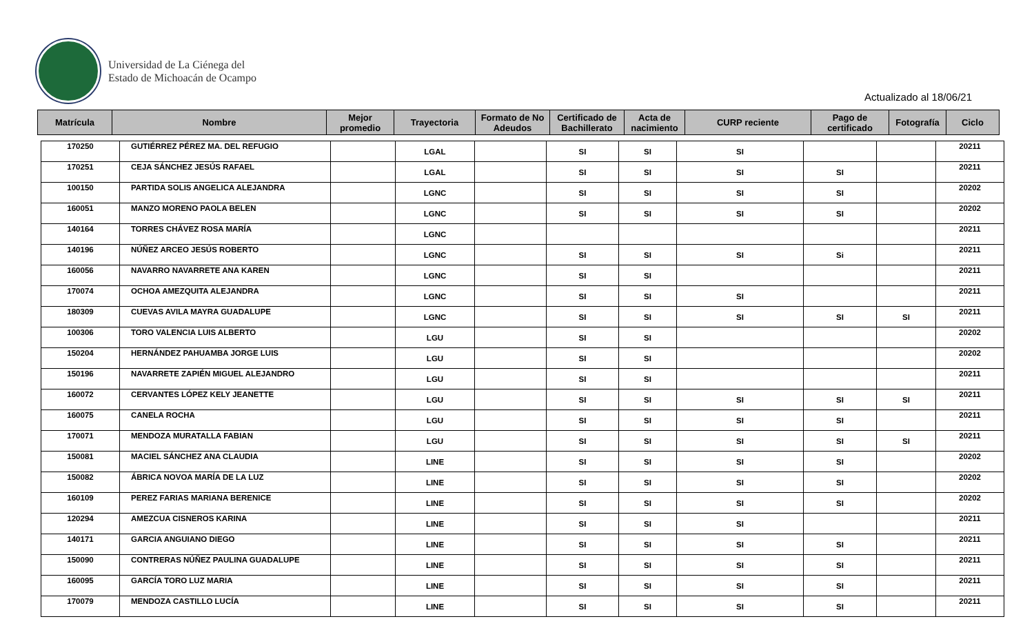Universidad de La Ciénega del
Estado de Michoacán de Ocampo
Actualizado al 18/06/21
| Matrícula | Nombre | Mejor promedio | Trayectoria | Formato de No Adeudos | Certificado de Bachillerato | Acta de nacimiento | CURP reciente | Pago de certificado | Fotografía | Ciclo |
| --- | --- | --- | --- | --- | --- | --- | --- | --- | --- | --- |
| 170250 | GUTIÉRREZ PÉREZ MA. DEL REFUGIO | | LGAL | | SI | SI | SI | | | 20211 |
| 170251 | CEJA SÁNCHEZ JESÚS RAFAEL | | LGAL | | SI | SI | SI | SI | | 20211 |
| 100150 | PARTIDA SOLIS ANGELICA ALEJANDRA | | LGNC | | SI | SI | SI | SI | | 20202 |
| 160051 | MANZO MORENO PAOLA BELEN | | LGNC | | SI | SI | SI | SI | | 20202 |
| 140164 | TORRES CHÁVEZ ROSA MARÍA | | LGNC | | | | | | | 20211 |
| 140196 | NÚÑEZ ARCEO JESÚS ROBERTO | | LGNC | | SI | SI | SI | Si | | 20211 |
| 160056 | NAVARRO NAVARRETE ANA KAREN | | LGNC | | SI | SI | | | | 20211 |
| 170074 | OCHOA AMEZQUITA ALEJANDRA | | LGNC | | SI | SI | SI | | | 20211 |
| 180309 | CUEVAS AVILA MAYRA GUADALUPE | | LGNC | | SI | SI | SI | SI | SI | 20211 |
| 100306 | TORO VALENCIA LUIS ALBERTO | | LGU | | SI | SI | | | | 20202 |
| 150204 | HERNÁNDEZ PAHUAMBA JORGE LUIS | | LGU | | SI | SI | | | | 20202 |
| 150196 | NAVARRETE ZAPIÉN MIGUEL ALEJANDRO | | LGU | | SI | SI | | | | 20211 |
| 160072 | CERVANTES LÓPEZ KELY JEANETTE | | LGU | | SI | SI | SI | SI | SI | 20211 |
| 160075 | CANELA ROCHA | | LGU | | SI | SI | SI | SI | | 20211 |
| 170071 | MENDOZA MURATALLA FABIAN | | LGU | | SI | SI | SI | SI | SI | 20211 |
| 150081 | MACIEL SÁNCHEZ ANA CLAUDIA | | LINE | | SI | SI | SI | SI | | 20202 |
| 150082 | ÁBRICA NOVOA MARÍA DE LA LUZ | | LINE | | SI | SI | SI | SI | | 20202 |
| 160109 | PEREZ FARIAS MARIANA BERENICE | | LINE | | SI | SI | SI | SI | | 20202 |
| 120294 | AMEZCUA CISNEROS KARINA | | LINE | | SI | SI | SI | | | 20211 |
| 140171 | GARCIA ANGUIANO DIEGO | | LINE | | SI | SI | SI | SI | | 20211 |
| 150090 | CONTRERAS NÚÑEZ PAULINA GUADALUPE | | LINE | | SI | SI | SI | SI | | 20211 |
| 160095 | GARCÍA TORO LUZ MARIA | | LINE | | SI | SI | SI | SI | | 20211 |
| 170079 | MENDOZA CASTILLO LUCÍA | | LINE | | SI | SI | SI | SI | | 20211 |